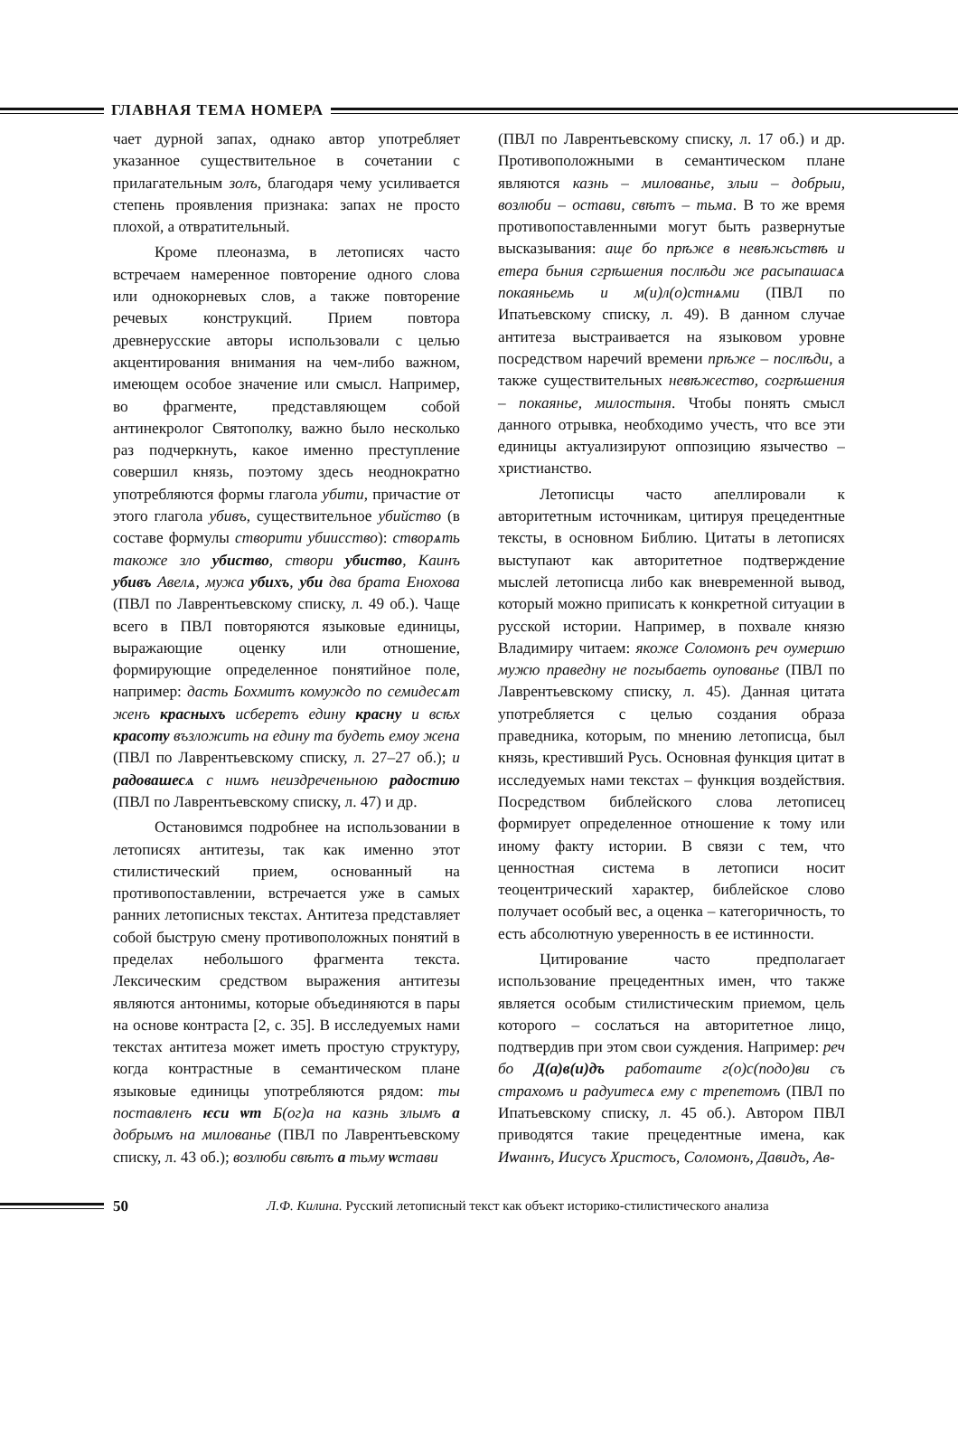ГЛАВНАЯ ТЕМА НОМЕРА
чает дурной запах, однако автор употребляет указанное существительное в сочетании с прилагательным золъ, благодаря чему усиливается степень проявления признака: запах не просто плохой, а отвратительный.
Кроме плеоназма, в летописях часто встречаем намеренное повторение одного слова или однокорневых слов, а также повторение речевых конструкций. Прием повтора древнерусские авторы использовали с целью акцентирования внимания на чем-либо важном, имеющем особое значение или смысл. Например, во фрагменте, представляющем собой антинекролог Святополку, важно было несколько раз подчеркнуть, какое именно преступление совершил князь, поэтому здесь неоднократно употребляются формы глагола убити, причастие от этого глагола убивъ, существительное убийство (в составе формулы створити убиисство): створѧть такоже зло убиство, створи убиство, Каинъ убивъ Авелѧ, мужа убихъ, уби два брата Енохова (ПВЛ по Лаврентьевскому списку, л. 49 об.). Чаще всего в ПВЛ повторяются языковые единицы, выражающие оценку или отношение, формирующие определенное понятийное поле, например: дасть Бохмитъ комуждо по семидесѧт женъ красныхъ исберетъ едину красну и всѣх красоту възложить на едину та будеть емѹ жена (ПВЛ по Лаврентьевскому списку, л. 27–27 об.); и радовашесѧ с нимъ неиздреченьною радостию (ПВЛ по Лаврентьевскому списку, л. 47) и др.
Остановимся подробнее на использовании в летописях антитезы, так как именно этот стилистический прием, основанный на противопоставлении, встречается уже в самых ранних летописных текстах. Антитеза представляет собой быструю смену противоположных понятий в пределах небольшого фрагмента текста. Лексическим средством выражения антитезы являются антонимы, которые объединяются в пары на основе контраста [2, с. 35]. В исследуемых нами текстах антитеза может иметь простую структуру, когда контрастные в семантическом плане языковые единицы употребляются рядом: ты поставленъ ѥси ѡт Б(ог)а на казнь злымъ а добрымъ на милованье (ПВЛ по Лаврентьевскому списку, л. 43 об.); возлюби свѣтъ а тьму ѡстави
(ПВЛ по Лаврентьевскому списку, л. 17 об.) и др. Противоположными в семантическом плане являются казнь – милованье, злыи – добрыи, возлюби – остави, свѣтъ – тьма. В то же время противопоставленными могут быть развернутые высказывания: аще бо прѣже в невѣжьствѣ и етера бьния сгрѣшения послѣди же расыпашасѧ покаяньемь и м(и)л(о)стнѧми (ПВЛ по Ипатьевскому списку, л. 49). В данном случае антитеза выстраивается на языковом уровне посредством наречий времени прѣже – послѣди, а также существительных невѣжество, согрѣшения – покаянье, милостыня. Чтобы понять смысл данного отрывка, необходимо учесть, что все эти единицы актуализируют оппозицию язычество – христианство.
Летописцы часто апеллировали к авторитетным источникам, цитируя прецедентные тексты, в основном Библию. Цитаты в летописях выступают как авторитетное подтверждение мыслей летописца либо как вневременной вывод, который можно приписать к конкретной ситуации в русской истории. Например, в похвале князю Владимиру читаем: якоже Соломонъ реч оумершю мужю праведну не погыбаеть оупованье (ПВЛ по Лаврентьевскому списку, л. 45). Данная цитата употребляется с целью создания образа праведника, которым, по мнению летописца, был князь, крестивший Русь. Основная функция цитат в исследуемых нами текстах – функция воздействия. Посредством библейского слова летописец формирует определенное отношение к тому или иному факту истории. В связи с тем, что ценностная система в летописи носит теоцентрический характер, библейское слово получает особый вес, а оценка – категоричность, то есть абсолютную уверенность в ее истинности.
Цитирование часто предполагает использование прецедентных имен, что также является особым стилистическим приемом, цель которого – сослаться на авторитетное лицо, подтвердив при этом свои суждения. Например: реч бо Д(а)в(и)дъ работаите г(о)с(подо)ви съ страхомъ и радуитесѧ ему с трепетомъ (ПВЛ по Ипатьевскому списку, л. 45 об.). Автором ПВЛ приводятся такие прецедентные имена, как Иѡаннъ, Иисусъ Христосъ, Соломонъ, Давидъ, Ав-
50 Л.Ф. Килина. Русский летописный текст как объект историко-стилистического анализа